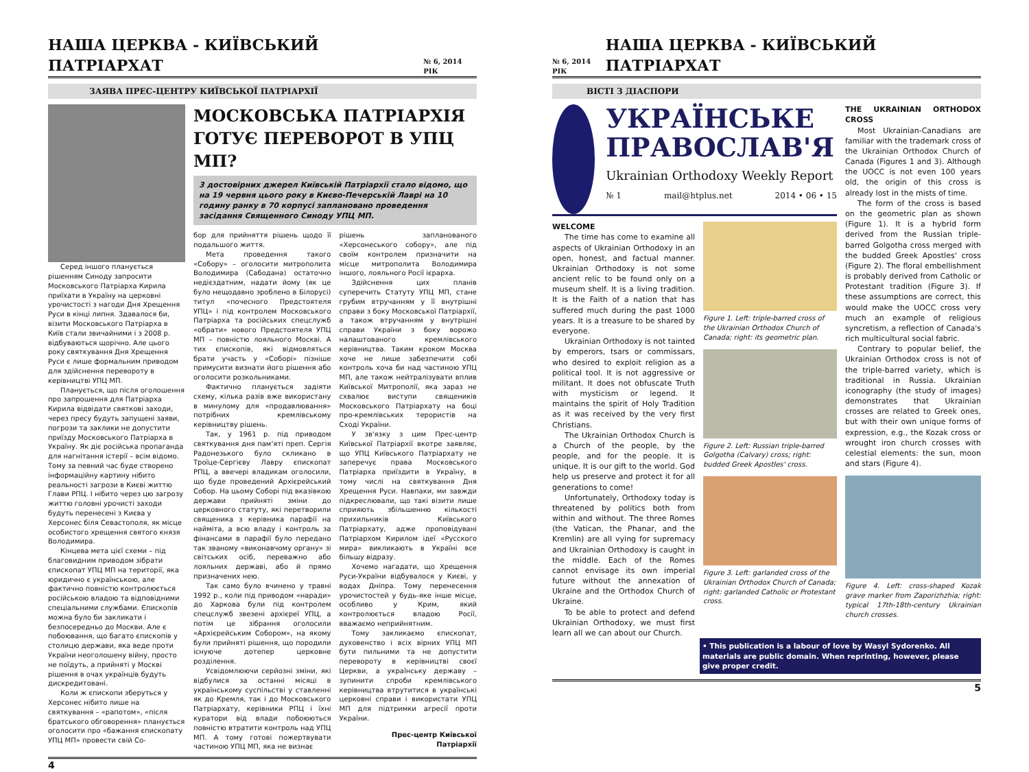НАША ЦЕРКВА - КИЇВСЬКИЙ ПАТРІАРХАТ № 6, 2014 РІК
ЗАЯВА ПРЕС-ЦЕНТРУ КИЇВСЬКОЇ ПАТРІАРХІЇ
Серед іншого планується рішенням Синоду запросити Московського Патріарха Кирила приїхати в Україну на церковні урочистості з нагоди Дня Хрещення Руси в кінці липня. Здавалося би, візити Московського Патріарха в Київ стали звичайними і з 2008 р. відбуваються щорічно. Але цього року святкування Дня Хрещення Руси є лише формальним приводом для здійснення перевороту в керівництві УПЦ МП.
Планується, що після оголошення про запрошення для Патріарха Кирила відвідати святкові заходи, через пресу будуть запущені заяви, погрози та заклики не допустити приїзду Московського Патріарха в Україну. Як діє російська пропаганда для нагнітання істерії – всім відомо. Тому за певний час буде створено інформаційну картину нібито реальності загрози в Києві життю Глави РПЦ. І нібито через цю загрозу життю головні урочисті заходи будуть перенесені з Києва у Херсонес біля Севастополя, як місце особистого хрещення святого князя Володимира.
Кінцева мета цієї схеми – під благовидним приводом зібрати єпископат УПЦ МП на території, яка юридично є українською, але фактично повністю контролюється російською владою та відповідними спеціальними службами. Єпископів можна було би закликати і безпосередньо до Москви. Але є побоювання, що багато єпископів у столицю держави, яка веде проти України неоголошену війну, просто не поїдуть, а прийняті у Москві рішення в очах українців будуть дискредитовані.
Коли ж єпископи зберуться у Херсонес нібито лише на святкування – «рапотом», «після братського обговорення» планується оголосити про «бажання єпископату УПЦ МП» провести свій Со-
МОСКОВСЬКА ПАТРІАРХІЯ ГОТУЄ ПЕРЕВОРОТ В УПЦ МП?
3 достовірних джерел Київській Патріархії стало відомо, що на 19 червня цього року в Києво-Печерській Лаврі на 10 годину ранку в 70 корпусі заплановано проведення засідання Священного Синоду УПЦ МП.
бор для прийняття рішень щодо її подальшого життя.
Мета проведення такого «Собору» – оголосити митрополита Володимира (Сабодана) остаточно недієздатним, надати йому (як це було нещодавно зроблено в Білорусі) титул «почесного Предстоятеля УПЦ» і під контролем Московського Патріарха та російських спецслужб «обрати» нового Предстоятеля УПЦ МП – повністю лояльного Москві. А тих єпископів, які відмовляться брати участь у «Соборі» пізніше примусити визнати його рішення або оголосити розкольниками.
Фактично планується задіяти схему, кілька разів вже використану в минулому для «продавлювання» потрібних кремлівському керівництву рішень.
Так, у 1961 р. під приводом святкування дня пам'яті преп. Сергія Радонезького було скликано в Троїце-Сергієву Лавру єпископат РПЦ, а ввечері владикам оголосили, що буде проведений Архієрейський Собор. На цьому Соборі під вказівкою держави прийняті зміни до церковного статуту, які перетворили священика з керівника парафії на найміта, а всю владу і контроль за фінансами в парафії було передано так званому «виконавчому органу» зі світських осіб, переважно або лояльних державі, або й прямо призначених нею.
Так само було вчинено у травні 1992 р., коли під приводом «наради» до Харкова були під контролем спецслужб звезені архієреї УПЦ, а потім це зібрання оголосили «Архієрейським Собором», на якому були прийняті рішення, що породили існуюче дотепер церковне розділення.
Усвідомлюючи серйозні зміни, які відбулися за останні місяці в українському суспільстві у ставленні як до Кремля, так і до Московського Патріархату, керівники РПЦ і їхні куратори від влади побоюються повністю втратити контроль над УПЦ МП. А тому готові пожертвувати частиною УПЦ МП, яка не визнає
рішень запланованого «Херсонеського собору», але під своїм контролем призначити на місце митрополита Володимира іншого, лояльного Росії ієрарха.
Здійснення цих планів суперечить Статуту УПЦ МП, стане грубим втручанням у її внутрішні справи з боку Московської Патріархії, а також втручанням у внутрішні справи України з боку ворожо налаштованого кремлівського керівництва. Таким кроком Москва хоче не лише забезпечити собі контроль хоча би над частиною УПЦ МП, але також нейтралізувати вплив Київської Митрополії, яка зараз не схвалює виступи священиків Московського Патріархату на боці про-кремлівських терористів на Сході України.
У зв'язку з цим Прес-центр Київської Патріархії вкотре заявляє, що УПЦ Київського Патріархату не заперечує права Московського Патріарха приїздити в Україну, в тому числі на святкування Дня Хрещення Руси. Навпаки, ми завжди підкреслювали, що такі візити лише сприяють збільшенню кількості прихильників Київського Патріархату, адже проповідувані Патріархом Кирилом ідеї «Русского мира» викликають в Україні все більшу відразу.
Хочемо нагадати, що Хрещення Руси-України відбувалося у Києві, у водах Дніпра. Тому перенесення урочистостей у будь-яке інше місце, особливо у Крим, який контролюється владою Росії, вважаємо неприйнятним.
Тому закликаємо єпископат, духовенство і всіх вірних УПЦ МП бути пильними та не допустити перевороту в керівництві своєї Церкви, а українську державу – зупинити спроби кремлівського керівництва втрутитися в українські церковні справи і використати УПЦ МП для підтримки агресії проти України.
Прес-центр Київської Патріархії
4
№ 6, 2014 РІК НАША ЦЕРКВА - КИЇВСЬКИЙ ПАТРІАРХАТ
ВІСТІ З ДІАСПОРИ
УКРАЇНСЬКЕ ПРАВОСЛАВ'Я
Ukrainian Orthodoxy Weekly Report
№ 1 mail@htplus.net 2014 • 06 • 15
WELCOME
The time has come to examine all aspects of Ukrainian Orthodoxy in an open, honest, and factual manner. Ukrainian Orthodoxy is not some ancient relic to be found only on a museum shelf. It is a living tradition. It is the Faith of a nation that has suffered much during the past 1000 years. It is a treasure to be shared by everyone.
Ukrainian Orthodoxy is not tainted by emperors, tsars or commissars, who desired to exploit religion as a political tool. It is not aggressive or militant. It does not obfuscate Truth with mysticism or legend. It maintains the spirit of Holy Tradition as it was received by the very first Christians.
The Ukrainian Orthodox Church is a Church of the people, by the people, and for the people. It is unique. It is our gift to the world. God help us preserve and protect it for all generations to come!
Unfortunately, Orthodoxy today is threatened by politics both from within and without. The three Romes (the Vatican, the Phanar, and the Kremlin) are all vying for supremacy and Ukrainian Orthodoxy is caught in the middle. Each of the Romes cannot envisage its own imperial future without the annexation of Ukraine and the Orthodox Church of Ukraine.
To be able to protect and defend Ukrainian Orthodoxy, we must first learn all we can about our Church.
Figure 1. Left: triple-barred cross of the Ukrainian Orthodox Church of Canada; right: its geometric plan.
Figure 2. Left: Russian triple-barred Golgotha (Calvary) cross; right: budded Greek Apostles' cross.
Figure 3. Left: garlanded cross of the Ukrainian Orthodox Church of Canada; right: garlanded Catholic or Protestant cross.
THE UKRAINIAN ORTHODOX CROSS
Most Ukrainian-Canadians are familiar with the trademark cross of the Ukrainian Orthodox Church of Canada (Figures 1 and 3). Although the UOCC is not even 100 years old, the origin of this cross is already lost in the mists of time.
The form of the cross is based on the geometric plan as shown (Figure 1). It is a hybrid form derived from the Russian triple-barred Golgotha cross merged with the budded Greek Apostles' cross (Figure 2). The floral embellishment is probably derived from Catholic or Protestant tradition (Figure 3). If these assumptions are correct, this would make the UOCC cross very much an example of religious syncretism, a reflection of Canada's rich multicultural social fabric.
Contrary to popular belief, the Ukrainian Orthodox cross is not of the triple-barred variety, which is traditional in Russia. Ukrainian iconography (the study of images) demonstrates that Ukrainian crosses are related to Greek ones, but with their own unique forms of expression, e.g., the Kozak cross or wrought iron church crosses with celestial elements: the sun, moon and stars (Figure 4).
Figure 4. Left: cross-shaped Kozak grave marker from Zaporizhzhia; right: typical 17th-18th-century Ukrainian church crosses.
• This publication is a labour of love by Wasyl Sydorenko. All materials are public domain. When reprinting, however, please give proper credit.
5